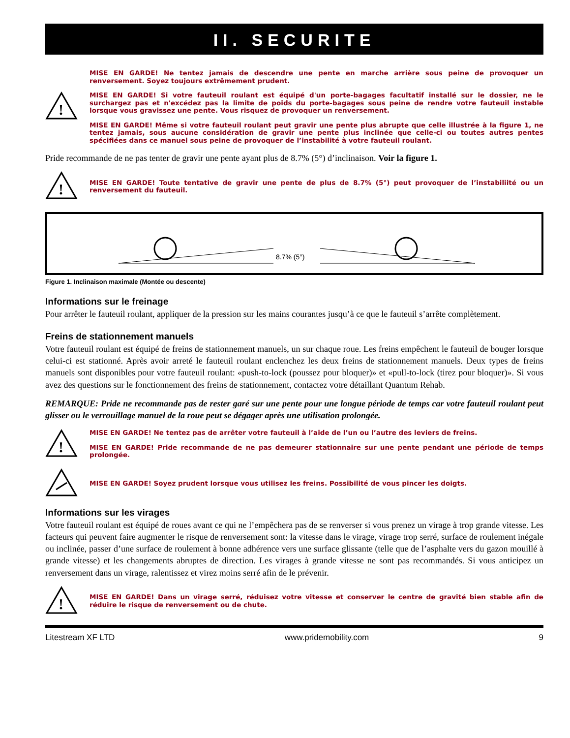II. SECURITE
!
MISE EN GARDE! Ne tentez jamais de descendre une pente en marche arrière sous peine de provoquer un renversement. Soyez toujours extrêmement prudent.
MISE EN GARDE! Si votre fauteuil roulant est équipé d'un porte-bagages facultatif installé sur le dossier, ne le surchargez pas et n'excédez pas la limite de poids du porte-bagages sous peine de rendre votre fauteuil instable lorsque vous gravissez une pente. Vous risquez de provoquer un renversement.
MISE EN GARDE! Même si votre fauteuil roulant peut gravir une pente plus abrupte que celle illustrée à la figure 1, ne tentez jamais, sous aucune considération de gravir une pente plus inclinée que celle-ci ou toutes autres pentes spécifiées dans ce manuel sous peine de provoquer de l’instabilité à votre fauteuil roulant.
Pride recommande de ne pas tenter de gravir une pente ayant plus de 8.7% (5°) d’inclinaison. Voir la figure 1.
!
MISE EN GARDE! Toute tentative de gravir une pente de plus de 8.7% (5°) peut provoquer de l’instabiliité ou un renversement du fauteuil.
8.7% (5°)
Figure 1. Inclinaison maximale (Montée ou descente)
Informations sur le freinage
Pour arrêter le fauteuil roulant, appliquer de la pression sur les mains courantes jusqu’à ce que le fauteuil s’arrête complètement.
Freins de stationnement manuels
Votre fauteuil roulant est équipé de freins de stationnement manuels, un sur chaque roue. Les freins empêchent le fauteuil de bouger lorsque celui-ci est stationné. Après avoir arreté le fauteuil roulant enclenchez les deux freins de stationnement manuels. Deux types de freins manuels sont disponibles pour votre fauteuil roulant: «push-to-lock (poussez pour bloquer)» et «pull-to-lock (tirez pour bloquer)». Si vous avez des questions sur le fonctionnement des freins de stationnement, contactez votre détaillant Quantum Rehab.
REMARQUE: Pride ne recommande pas de rester garé sur une pente pour une longue période de temps car votre fauteuil roulant peut glisser ou le verrouillage manuel de la roue peut se dégager après une utilisation prolongée.
!
MISE EN GARDE! Ne tentez pas de arrêter votre fauteuil à l’aide de l’un ou l’autre des leviers de freins.
MISE EN GARDE! Pride recommande de ne pas demeurer stationnaire sur une pente pendant une période de temps prolongée.
MISE EN GARDE! Soyez prudent lorsque vous utilisez les freins. Possibilité de vous pincer les doigts.
Informations sur les virages
Votre fauteuil roulant est équipé de roues avant ce qui ne l’empêchera pas de se renverser si vous prenez un virage à trop grande vitesse. Les facteurs qui peuvent faire augmenter le risque de renversement sont: la vitesse dans le virage, virage trop serré, surface de roulement inégale ou inclinée, passer d’une surface de roulement à bonne adhérence vers une surface glissante (telle que de l’asphalte vers du gazon mouillé à grande vitesse) et les changements abruptes de direction. Les virages à grande vitesse ne sont pas recommandés. Si vous anticipez un renversement dans un virage, ralentissez et virez moins serré afin de le prévenir.
!
MISE EN GARDE! Dans un virage serré, réduisez votre vitesse et conserver le centre de gravité bien stable afin de réduire le risque de renversement ou de chute.
Litestream XF LTD www.pridemobility.com 9